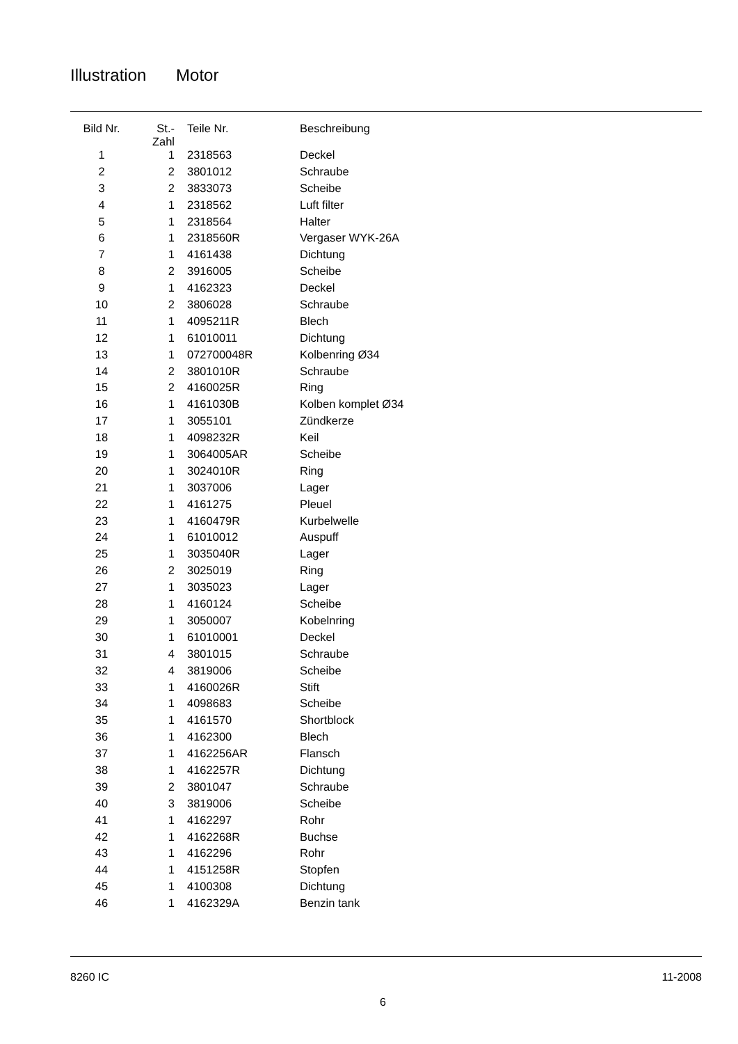Illustration Motor
| Bild Nr. | St.- Zahl | Teile Nr. | Beschreibung |
| --- | --- | --- | --- |
| 1 | 1 | 2318563 | Deckel |
| 2 | 2 | 3801012 | Schraube |
| 3 | 2 | 3833073 | Scheibe |
| 4 | 1 | 2318562 | Luft filter |
| 5 | 1 | 2318564 | Halter |
| 6 | 1 | 2318560R | Vergaser WYK-26A |
| 7 | 1 | 4161438 | Dichtung |
| 8 | 2 | 3916005 | Scheibe |
| 9 | 1 | 4162323 | Deckel |
| 10 | 2 | 3806028 | Schraube |
| 11 | 1 | 4095211R | Blech |
| 12 | 1 | 61010011 | Dichtung |
| 13 | 1 | 072700048R | Kolbenring Ø34 |
| 14 | 2 | 3801010R | Schraube |
| 15 | 2 | 4160025R | Ring |
| 16 | 1 | 4161030B | Kolben komplet Ø34 |
| 17 | 1 | 3055101 | Zündkerze |
| 18 | 1 | 4098232R | Keil |
| 19 | 1 | 3064005AR | Scheibe |
| 20 | 1 | 3024010R | Ring |
| 21 | 1 | 3037006 | Lager |
| 22 | 1 | 4161275 | Pleuel |
| 23 | 1 | 4160479R | Kurbelwelle |
| 24 | 1 | 61010012 | Auspuff |
| 25 | 1 | 3035040R | Lager |
| 26 | 2 | 3025019 | Ring |
| 27 | 1 | 3035023 | Lager |
| 28 | 1 | 4160124 | Scheibe |
| 29 | 1 | 3050007 | Kobelnring |
| 30 | 1 | 61010001 | Deckel |
| 31 | 4 | 3801015 | Schraube |
| 32 | 4 | 3819006 | Scheibe |
| 33 | 1 | 4160026R | Stift |
| 34 | 1 | 4098683 | Scheibe |
| 35 | 1 | 4161570 | Shortblock |
| 36 | 1 | 4162300 | Blech |
| 37 | 1 | 4162256AR | Flansch |
| 38 | 1 | 4162257R | Dichtung |
| 39 | 2 | 3801047 | Schraube |
| 40 | 3 | 3819006 | Scheibe |
| 41 | 1 | 4162297 | Rohr |
| 42 | 1 | 4162268R | Buchse |
| 43 | 1 | 4162296 | Rohr |
| 44 | 1 | 4151258R | Stopfen |
| 45 | 1 | 4100308 | Dichtung |
| 46 | 1 | 4162329A | Benzin tank |
8260 IC 11-2008
6